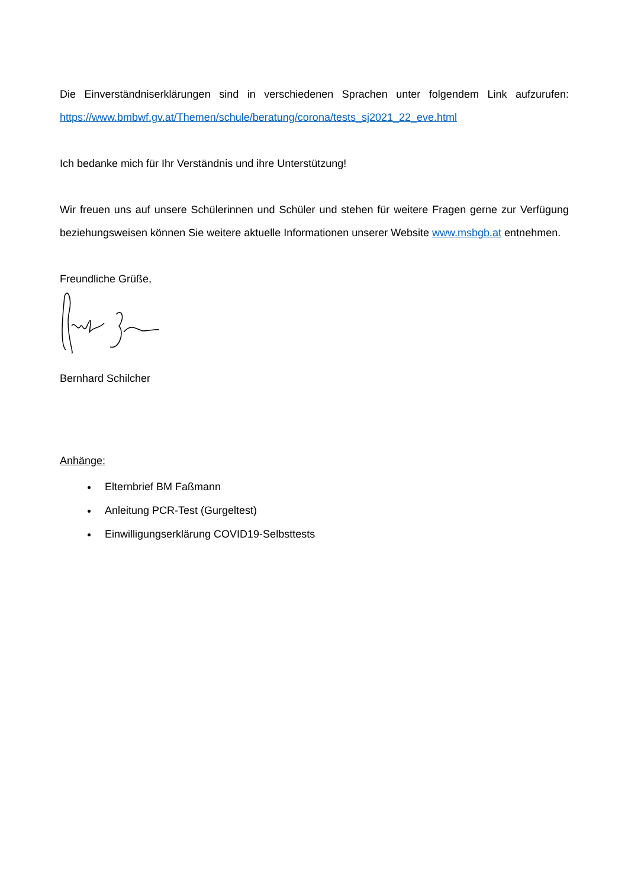Die Einverständniserklärungen sind in verschiedenen Sprachen unter folgendem Link aufzurufen: https://www.bmbwf.gv.at/Themen/schule/beratung/corona/tests_sj2021_22_eve.html
Ich bedanke mich für Ihr Verständnis und ihre Unterstützung!
Wir freuen uns auf unsere Schülerinnen und Schüler und stehen für weitere Fragen gerne zur Verfügung beziehungsweisen können Sie weitere aktuelle Informationen unserer Website www.msbgb.at entnehmen.
Freundliche Grüße,
Bernhard Schilcher
Anhänge:
Elternbrief BM Faßmann
Anleitung PCR-Test (Gurgeltest)
Einwilligungserklärung COVID19-Selbsttests